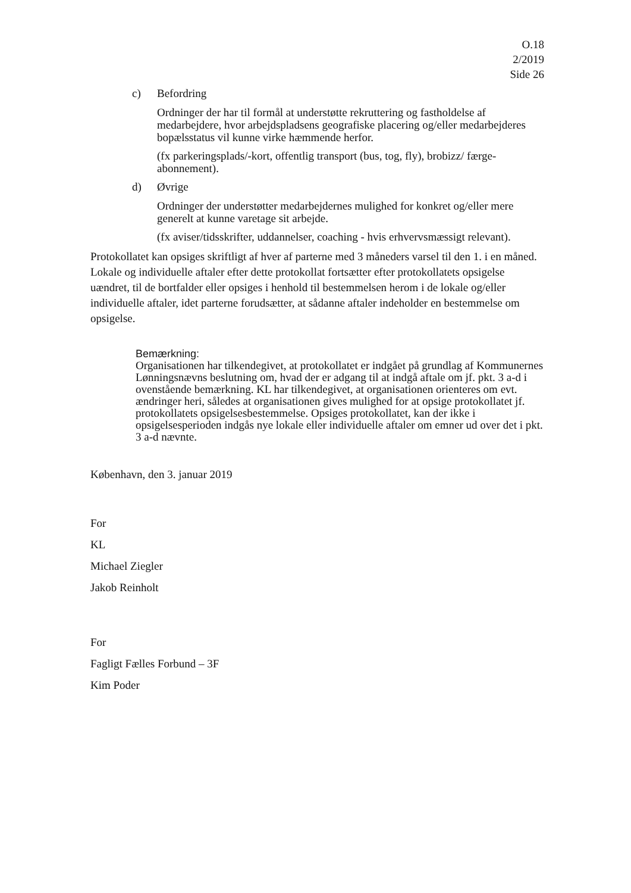O.18
2/2019
Side 26
c) Befordring
Ordninger der har til formål at understøtte rekruttering og fastholdelse af medarbejdere, hvor arbejdspladsens geografiske placering og/eller medarbejderes bopælsstatus vil kunne virke hæmmende herfor.
(fx parkeringsplads/-kort, offentlig transport (bus, tog, fly), brobizz/ færge-abonnement).
d) Øvrige
Ordninger der understøtter medarbejdernes mulighed for konkret og/eller mere generelt at kunne varetage sit arbejde.
(fx aviser/tidsskrifter, uddannelser, coaching - hvis erhvervsmæssigt relevant).
Protokollatet kan opsiges skriftligt af hver af parterne med 3 måneders varsel til den 1. i en måned. Lokale og individuelle aftaler efter dette protokollat fortsætter efter protokollatets opsigelse uændret, til de bortfalder eller opsiges i henhold til bestemmelsen herom i de lokale og/eller individuelle aftaler, idet parterne forudsætter, at sådanne aftaler indeholder en bestemmelse om opsigelse.
Bemærkning:
Organisationen har tilkendegivet, at protokollatet er indgået på grundlag af Kommunernes Lønningsnævns beslutning om, hvad der er adgang til at indgå aftale om jf. pkt. 3 a-d i ovenstående bemærkning. KL har tilkendegivet, at organisationen orienteres om evt. ændringer heri, således at organisationen gives mulighed for at opsige protokollatet jf. protokollatets opsigelsesbestemmelse. Opsiges protokollatet, kan der ikke i opsigelsesperioden indgås nye lokale eller individuelle aftaler om emner ud over det i pkt. 3 a-d nævnte.
København, den 3. januar 2019
For
KL
Michael Ziegler
Jakob Reinholt
For
Fagligt Fælles Forbund – 3F
Kim Poder